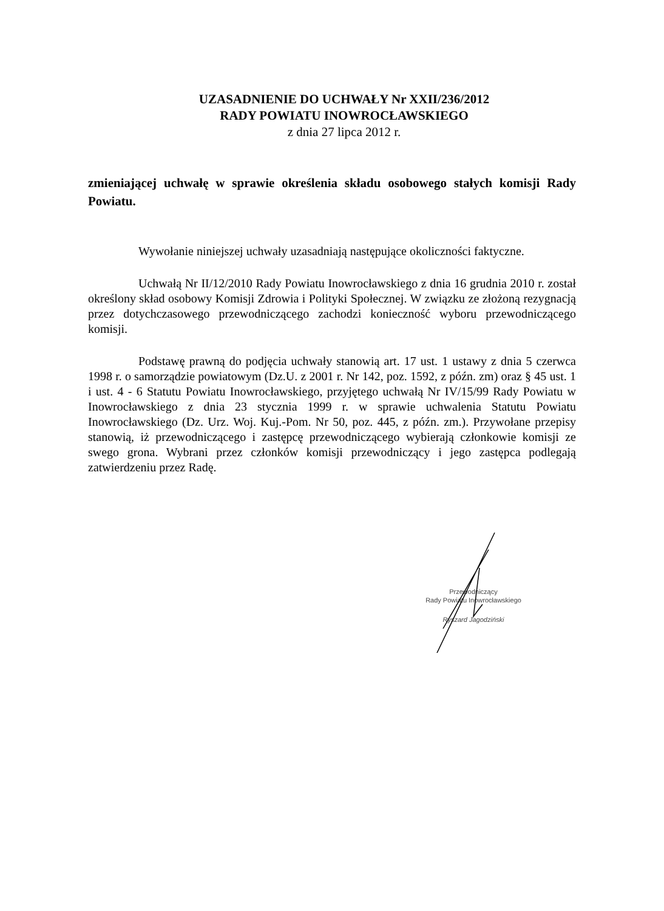UZASADNIENIE DO UCHWAŁY Nr XXII/236/2012
RADY POWIATU INOWROCŁAWSKIEGO
z dnia 27 lipca 2012 r.
zmieniającej uchwałę w sprawie określenia składu osobowego stałych komisji Rady Powiatu.
Wywołanie niniejszej uchwały uzasadniają następujące okoliczności faktyczne.
Uchwałą Nr II/12/2010 Rady Powiatu Inowrocławskiego z dnia 16 grudnia 2010 r. został określony skład osobowy Komisji Zdrowia i Polityki Społecznej. W związku ze złożoną rezygnacją przez dotychczasowego przewodniczącego zachodzi konieczność wyboru przewodniczącego komisji.
Podstawę prawną do podjęcia uchwały stanowią art. 17 ust. 1 ustawy z dnia 5 czerwca 1998 r. o samorządzie powiatowym (Dz.U. z 2001 r. Nr 142, poz. 1592, z późn. zm) oraz § 45 ust. 1 i ust. 4 - 6 Statutu Powiatu Inowrocławskiego, przyjętego uchwałą Nr IV/15/99 Rady Powiatu w Inowrocławskiego z dnia 23 stycznia 1999 r. w sprawie uchwalenia Statutu Powiatu Inowrocławskiego (Dz. Urz. Woj. Kuj.-Pom. Nr 50, poz. 445, z późn. zm.). Przywołane przepisy stanowią, iż przewodniczącego i zastępcę przewodniczącego wybierają członkowie komisji ze swego grona. Wybrani przez członków komisji przewodniczący i jego zastępca podlegają zatwierdzeniu przez Radę.
Przewodniczący
Rady Powiatu Inowrocławskiego
Ryszard Jagodziński